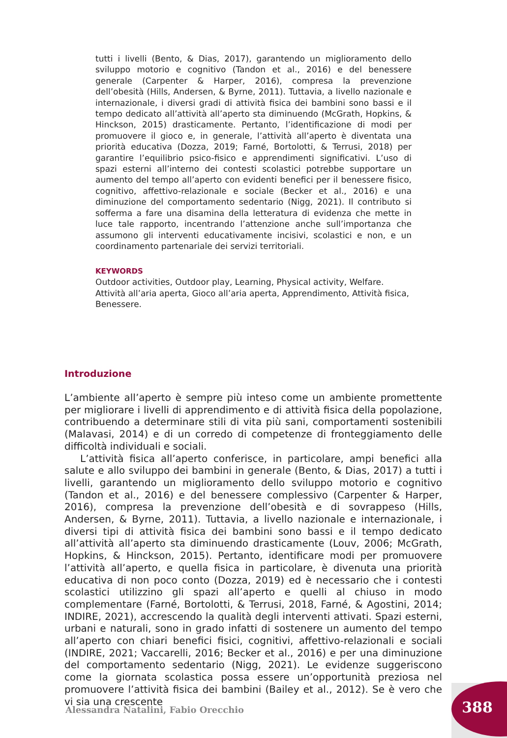tutti i livelli (Bento, & Dias, 2017), garantendo un miglioramento dello sviluppo motorio e cognitivo (Tandon et al., 2016) e del benessere generale (Carpenter & Harper, 2016), compresa la prevenzione dell’obesità (Hills, Andersen, & Byrne, 2011). Tuttavia, a livello nazionale e internazionale, i diversi gradi di attività fisica dei bambini sono bassi e il tempo dedicato all’attività all’aperto sta diminuendo (McGrath, Hopkins, & Hinckson, 2015) drasticamente. Pertanto, l’identificazione di modi per promuovere il gioco e, in generale, l’attività all’aperto è diventata una priorità educativa (Dozza, 2019; Farné, Bortolotti, & Terrusi, 2018) per garantire l’equilibrio psico-fisico e apprendimenti significativi. L’uso di spazi esterni all’interno dei contesti scolastici potrebbe supportare un aumento del tempo all’aperto con evidenti benefici per il benessere fisico, cognitivo, affettivo-relazionale e sociale (Becker et al., 2016) e una diminuzione del comportamento sedentario (Nigg, 2021). Il contributo si sofferma a fare una disamina della letteratura di evidenza che mette in luce tale rapporto, incentrando l’attenzione anche sull’importanza che assumono gli interventi educativamente incisivi, scolastici e non, e un coordinamento partenariale dei servizi territoriali.
KEYWORDS
Outdoor activities, Outdoor play, Learning, Physical activity, Welfare.
Attività all’aria aperta, Gioco all’aria aperta, Apprendimento, Attività fisica, Benessere.
Introduzione
L’ambiente all’aperto è sempre più inteso come un ambiente promettente per migliorare i livelli di apprendimento e di attività fisica della popolazione, contribuendo a determinare stili di vita più sani, comportamenti sostenibili (Malavasi, 2014) e di un corredo di competenze di fronteggiamento delle difficoltà individuali e sociali.
L’attività fisica all’aperto conferisce, in particolare, ampi benefici alla salute e allo sviluppo dei bambini in generale (Bento, & Dias, 2017) a tutti i livelli, garantendo un miglioramento dello sviluppo motorio e cognitivo (Tandon et al., 2016) e del benessere complessivo (Carpenter & Harper, 2016), compresa la prevenzione dell’obesità e di sovrappeso (Hills, Andersen, & Byrne, 2011). Tuttavia, a livello nazionale e internazionale, i diversi tipi di attività fisica dei bambini sono bassi e il tempo dedicato all’attività all’aperto sta diminuendo drasticamente (Louv, 2006; McGrath, Hopkins, & Hinckson, 2015). Pertanto, identificare modi per promuovere l’attività all’aperto, e quella fisica in particolare, è divenuta una priorità educativa di non poco conto (Dozza, 2019) ed è necessario che i contesti scolastici utilizzino gli spazi all’aperto e quelli al chiuso in modo complementare (Farné, Bortolotti, & Terrusi, 2018, Farné, & Agostini, 2014; INDIRE, 2021), accrescendo la qualità degli interventi attivati. Spazi esterni, urbani e naturali, sono in grado infatti di sostenere un aumento del tempo all’aperto con chiari benefici fisici, cognitivi, affettivo-relazionali e sociali (INDIRE, 2021; Vaccarelli, 2016; Becker et al., 2016) e per una diminuzione del comportamento sedentario (Nigg, 2021). Le evidenze suggeriscono come la giornata scolastica possa essere un’opportunità preziosa nel promuovere l’attività fisica dei bambini (Bailey et al., 2012). Se è vero che vi sia una crescente
Alessandra Natalini, Fabio Orecchio
388